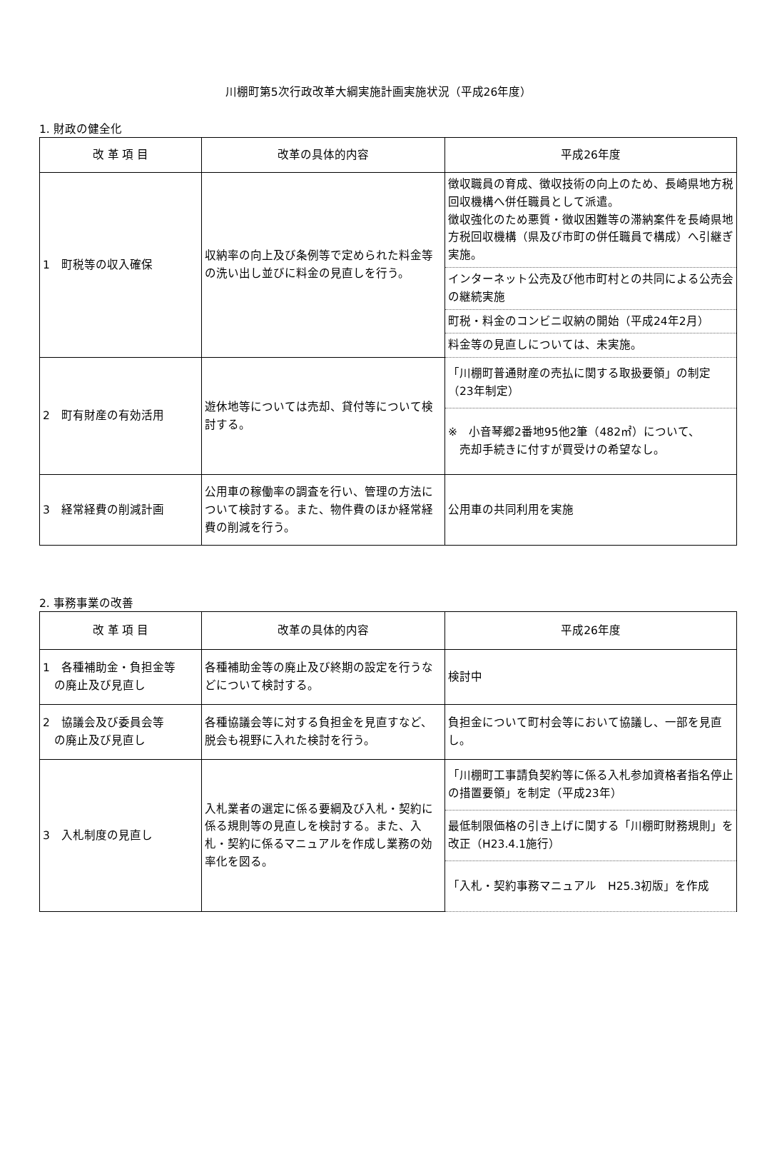川棚町第5次行政改革大綱実施計画実施状況（平成26年度）
1. 財政の健全化
| 改 革 項 目 | 改革の具体的内容 | 平成26年度 |
| --- | --- | --- |
| 1 町税等の収入確保 | 収納率の向上及び条例等で定められた料金等の洗い出し並びに料金の見直しを行う。 | 徴収職員の育成、徴収技術の向上のため、長崎県地方税回収機構へ併任職員として派遣。 徴収強化のため悪質・徴収困難等の滞納案件を長崎県地方税回収機構（県及び市町の併任職員で構成）へ引継ぎ実施。 |
| | | インターネット公売及び他市町村との共同による公売会の継続実施 |
| | | 町税・料金のコンビニ収納の開始（平成24年2月） |
| | | 料金等の見直しについては、未実施。 |
| 2 町有財産の有効活用 | 遊休地等については売却、貸付等について検討する。 | 「川棚町普通財産の売払に関する取扱要領」の制定（23年制定） |
| | | ※ 小音琴郷2番地95他2筆（482㎡）について、 売却手続きに付すが買受けの希望なし。 |
| 3 経常経費の削減計画 | 公用車の稼働率の調査を行い、管理の方法について検討する。また、物件費のほか経常経費の削減を行う。 | 公用車の共同利用を実施 |
2. 事務事業の改善
| 改 革 項 目 | 改革の具体的内容 | 平成26年度 |
| --- | --- | --- |
| 1 各種補助金・負担金等 の廃止及び見直し | 各種補助金等の廃止及び終期の設定を行うなどについて検討する。 | 検討中 |
| 2 協議会及び委員会等 の廃止及び見直し | 各種協議会等に対する負担金を見直すなど、脱会も視野に入れた検討を行う。 | 負担金について町村会等において協議し、一部を見直し。 |
| 3 入札制度の見直し | 入札業者の選定に係る要綱及び入札・契約に係る規則等の見直しを検討する。また、入札・契約に係るマニュアルを作成し業務の効率化を図る。 | 「川棚町工事請負契約等に係る入札参加資格者指名停止の措置要領」を制定（平成23年） |
| | | 最低制限価格の引き上げに関する「川棚町財務規則」を改正（H23.4.1施行） |
| | | 「入札・契約事務マニュアル H25.3初版」を作成 |